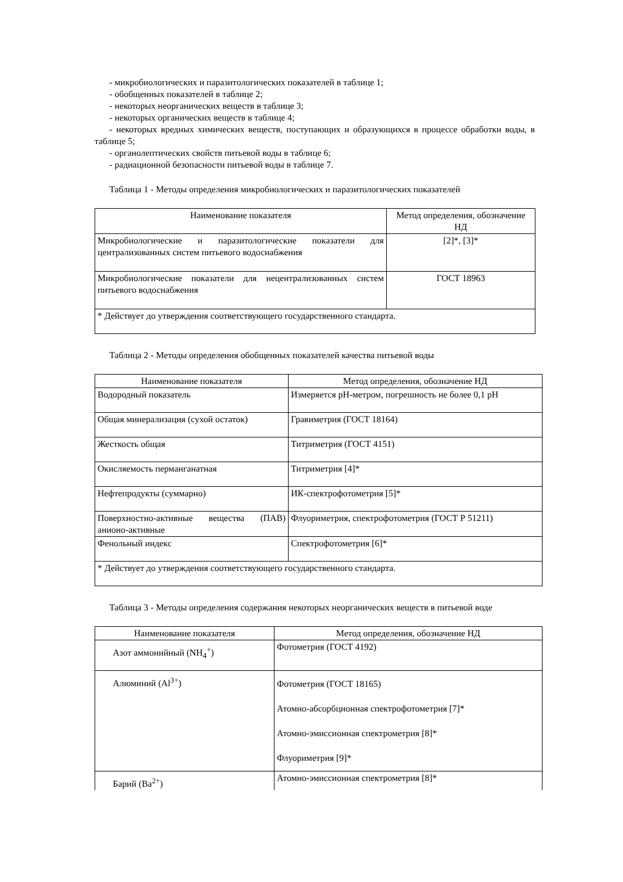- микробиологических и паразитологических показателей в таблице 1;
- обобщенных показателей в таблице 2;
- некоторых неорганических веществ в таблице 3;
- некоторых органических веществ в таблице 4;
- некоторых вредных химических веществ, поступающих и образующихся в процессе обработки воды, в таблице 5;
- органолептических свойств питьевой воды в таблице 6;
- радиационной безопасности питьевой воды в таблице 7.
Таблица 1 - Методы определения микробиологических и паразитологических показателей
| Наименование показателя | Метод определения, обозначение НД |
| --- | --- |
| Микробиологические и паразитологические показатели для централизованных систем питьевого водоснабжения | [2]*, [3]* |
| Микробиологические показатели для нецентрализованных систем питьевого водоснабжения | ГОСТ 18963 |
| * Действует до утверждения соответствующего государственного стандарта. | |
Таблица 2 - Методы определения обобщенных показателей качества питьевой воды
| Наименование показателя | Метод определения, обозначение НД |
| --- | --- |
| Водородный показатель | Измеряется pH-метром, погрешность не более 0,1 pH |
| Общая минерализация (сухой остаток) | Гравиметрия (ГОСТ 18164) |
| Жесткость общая | Титриметрия (ГОСТ 4151) |
| Окисляемость перманганатная | Титриметрия [4]* |
| Нефтепродукты (суммарно) | ИК-спектрофотометрия [5]* |
| Поверхностно-активные вещества (ПАВ) анионо-активные | Флуориметрия, спектрофотометрия (ГОСТ Р 51211) |
| Фенольный индекс | Спектрофотометрия [6]* |
| * Действует до утверждения соответствующего государственного стандарта. | |
Таблица 3 - Методы определения содержания некоторых неорганических веществ в питьевой воде
| Наименование показателя | Метод определения, обозначение НД |
| --- | --- |
| Азот аммонийный (NH<sub>4</sub><sup>+</sup>) | Фотометрия (ГОСТ 4192) |
| Алюминий (Al<sup>3+</sup>) | Фотометрия (ГОСТ 18165) Атомно-абсорбционная спектрофотометрия [7]* Атомно-эмиссионная спектрометрия [8]* Флуориметрия [9]* |
| Барий (Ba<sup>2+</sup>) | Атомно-эмиссионная спектрометрия [8]* |